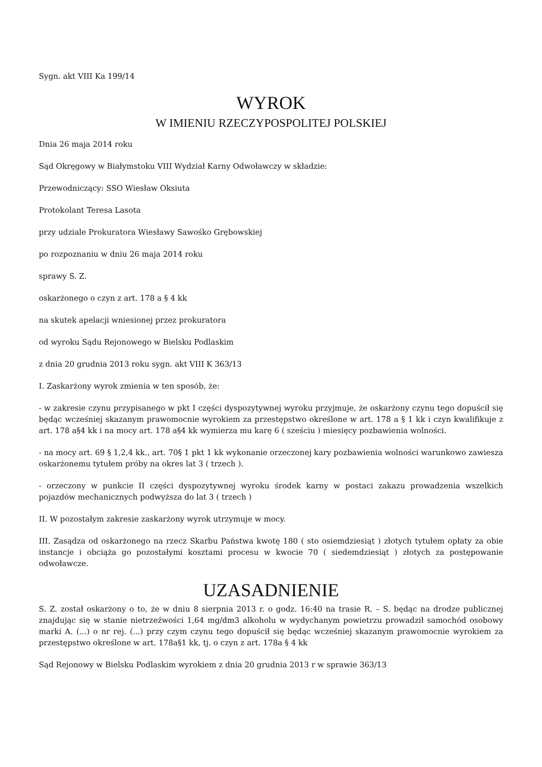Sygn. akt VIII Ka 199/14
WYROK
W IMIENIU RZECZYPOSPOLITEJ POLSKIEJ
Dnia 26 maja 2014 roku
Sąd Okręgowy w Białymstoku VIII Wydział Karny Odwoławczy w składzie:
Przewodniczący: SSO Wiesław Oksiuta
Protokolant Teresa Lasota
przy udziale Prokuratora Wiesławy Sawośko Grębowskiej
po rozpoznaniu w dniu 26 maja 2014 roku
sprawy S. Z.
oskarżonego o czyn z art. 178 a § 4 kk
na skutek apelacji wniesionej przez prokuratora
od wyroku Sądu Rejonowego w Bielsku Podlaskim
z dnia 20 grudnia 2013 roku sygn. akt VIII K 363/13
I. Zaskarżony wyrok zmienia w ten sposób, że:
- w zakresie czynu przypisanego w pkt I części dyspozytywnej wyroku przyjmuje, że oskarżony czynu tego dopuścił się będąc wcześniej skazanym prawomocnie wyrokiem za przestępstwo określone w art. 178 a § 1 kk i czyn kwalifikuje z art. 178 a§4 kk i na mocy art. 178 a§4 kk wymierza mu karę 6 ( sześciu ) miesięcy pozbawienia wolności.
- na mocy art. 69 § 1,2,4 kk., art. 70§ 1 pkt 1 kk wykonanie orzeczonej kary pozbawienia wolności warunkowo zawiesza oskarżonemu tytułem próby na okres lat 3 ( trzech ).
- orzeczony w punkcie II części dyspozytywnej wyroku środek karny w postaci zakazu prowadzenia wszelkich pojazdów mechanicznych podwyższa do lat 3 ( trzech )
II. W pozostałym zakresie zaskarżony wyrok utrzymuje w mocy.
III. Zasądza od oskarżonego na rzecz Skarbu Państwa kwotę 180 ( sto osiemdziesiąt ) złotych tytułem opłaty za obie instancje i obciąża go pozostałymi kosztami procesu w kwocie 70 ( siedemdziesiąt ) złotych za postępowanie odwoławcze.
UZASADNIENIE
S. Z. został oskarżony o to, że w dniu 8 sierpnia 2013 r. o godz. 16:40 na trasie R. – S. będąc na drodze publicznej znajdując się w stanie nietrzeźwości 1,64 mg/dm3 alkoholu w wydychanym powietrzu prowadził samochód osobowy marki A. (...) o nr rej. (...) przy czym czynu tego dopuścił się będąc wcześniej skazanym prawomocnie wyrokiem za przestępstwo określone w art. 178a§1 kk, tj. o czyn z art. 178a § 4 kk
Sąd Rejonowy w Bielsku Podlaskim wyrokiem z dnia 20 grudnia 2013 r w sprawie 363/13